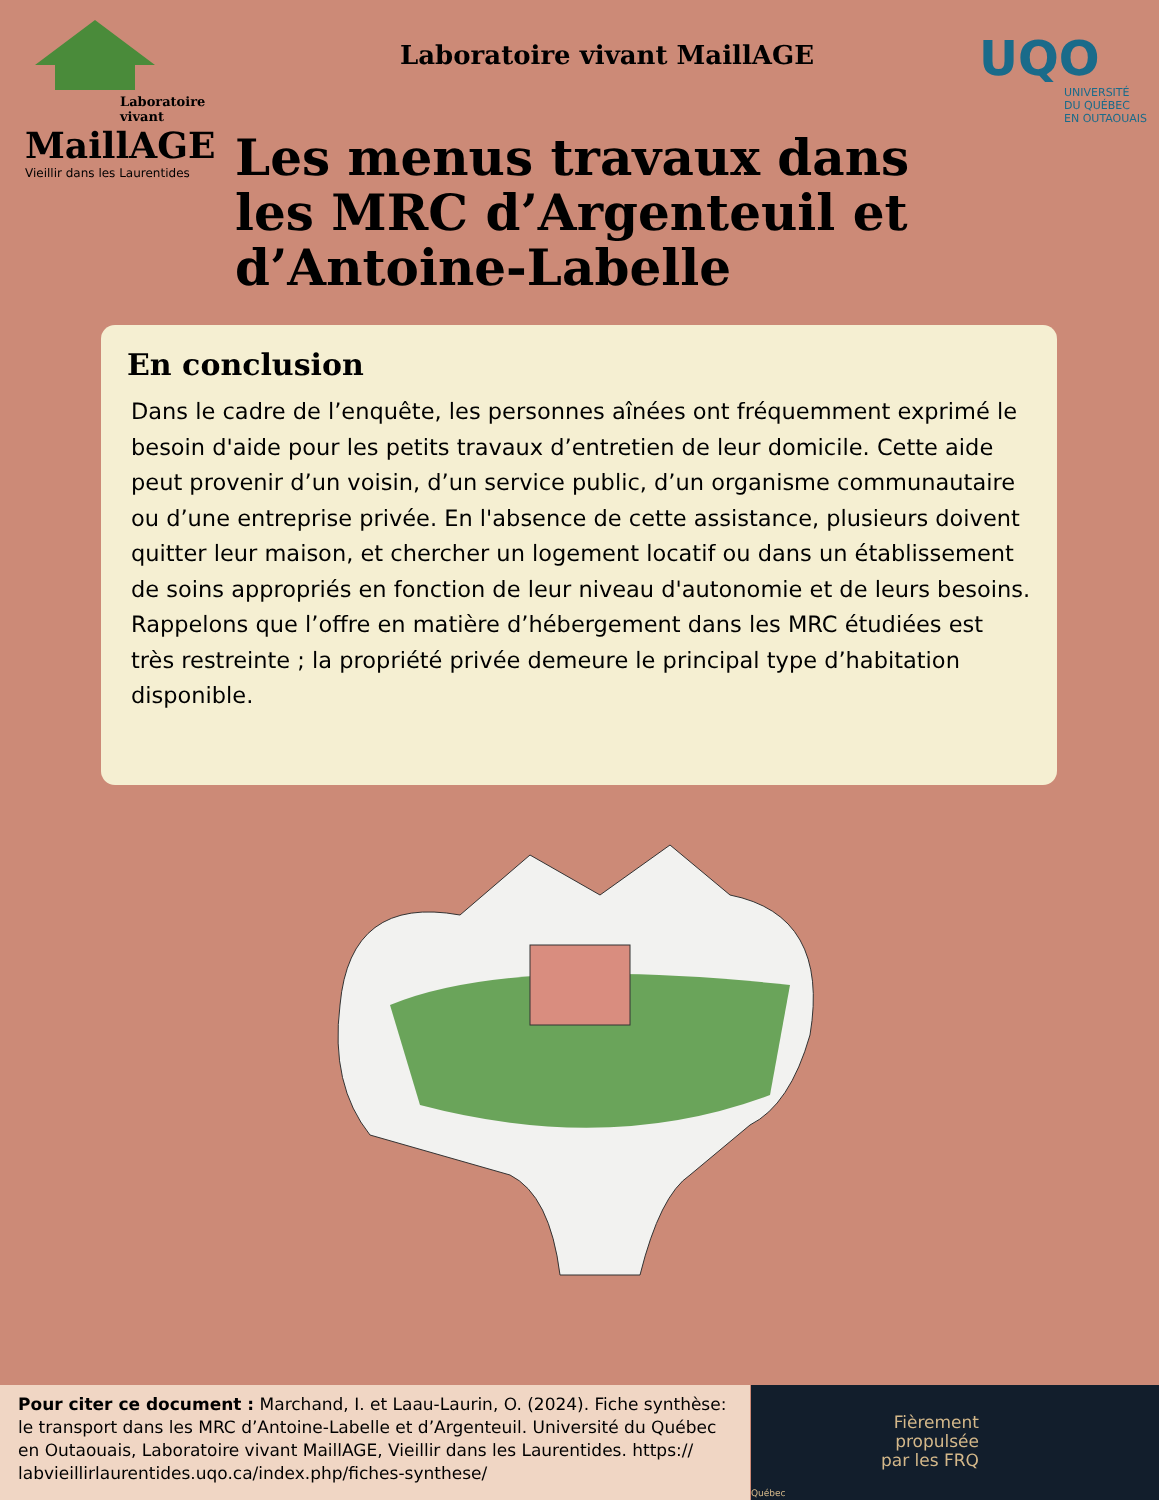Laboratoire vivant
MaillAGE
Vieillir dans les Laurentides
Laboratoire vivant MaillAGE
Les menus travaux dans les MRC d’Argenteuil et d’Antoine-Labelle
UQO
UNIVERSITÉ
DU QUÉBEC
EN OUTAOUAIS
En conclusion
Dans le cadre de l’enquête, les personnes aînées ont fréquemment exprimé le besoin d'aide pour les petits travaux d’entretien de leur domicile. Cette aide peut provenir d’un voisin, d’un service public, d’un organisme communautaire ou d’une entreprise privée. En l'absence de cette assistance, plusieurs doivent quitter leur maison, et chercher un logement locatif ou dans un établissement de soins appropriés en fonction de leur niveau d'autonomie et de leurs besoins. Rappelons que l’offre en matière d’hébergement dans les MRC étudiées est très restreinte ; la propriété privée demeure le principal type d’habitation disponible.
Pour citer ce document : Marchand, I. et Laau-Laurin, O. (2024). Fiche synthèse: le transport dans les MRC d’Antoine-Labelle et d’Argenteuil. Université du Québec en Outaouais, Laboratoire vivant MaillAGE, Vieillir dans les Laurentides. https:// labvieillirlaurentides.uqo.ca/index.php/fiches-synthese/
Fièrement
propulsée
par les FRQ
Québec